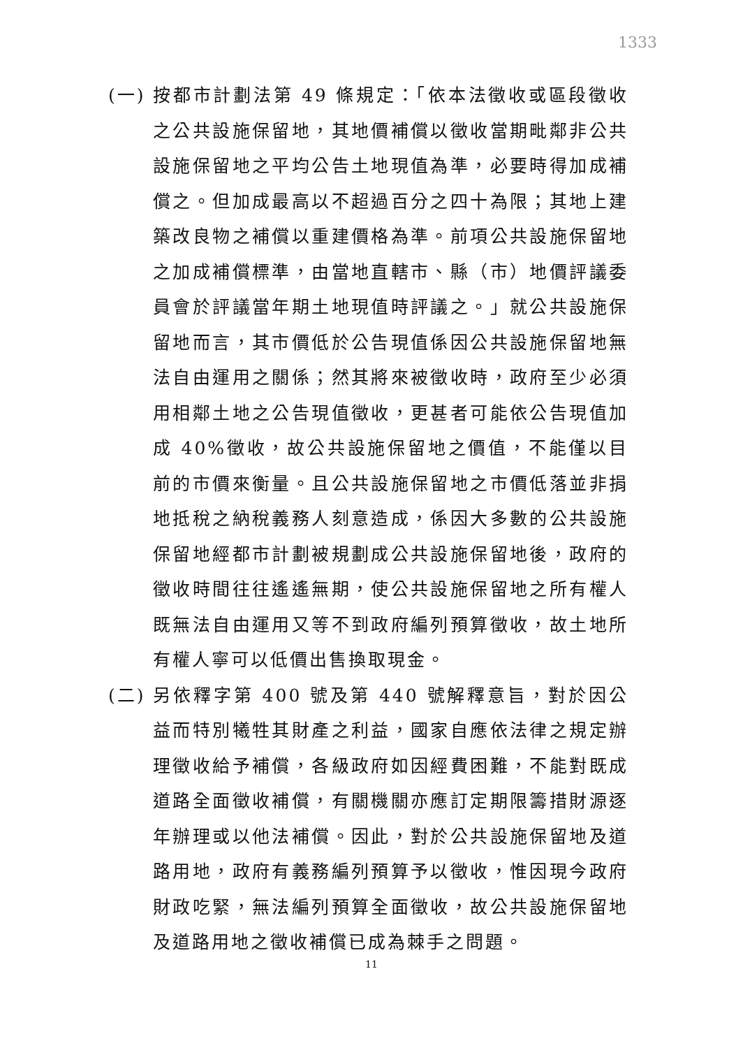1333
(一) 按都市計劃法第 49 條規定：「依本法徵收或區段徵收之公共設施保留地，其地價補償以徵收當期毗鄰非公共設施保留地之平均公告土地現值為準，必要時得加成補償之。但加成最高以不超過百分之四十為限；其地上建築改良物之補償以重建價格為準。前項公共設施保留地之加成補償標準，由當地直轄市、縣（市）地價評議委員會於評議當年期土地現值時評議之。」就公共設施保留地而言，其市價低於公告現值係因公共設施保留地無法自由運用之關係；然其將來被徵收時，政府至少必須用相鄰土地之公告現值徵收，更甚者可能依公告現值加成 40%徵收，故公共設施保留地之價值，不能僅以目前的市價來衡量。且公共設施保留地之市價低落並非捐地抵稅之納稅義務人刻意造成，係因大多數的公共設施保留地經都市計劃被規劃成公共設施保留地後，政府的徵收時間往往遙遙無期，使公共設施保留地之所有權人既無法自由運用又等不到政府編列預算徵收，故土地所有權人寧可以低價出售換取現金。
(二) 另依釋字第 400 號及第 440 號解釋意旨，對於因公益而特別犧牲其財產之利益，國家自應依法律之規定辦理徵收給予補償，各級政府如因經費困難，不能對既成道路全面徵收補償，有關機關亦應訂定期限籌措財源逐年辦理或以他法補償。因此，對於公共設施保留地及道路用地，政府有義務編列預算予以徵收，惟因現今政府財政吃緊，無法編列預算全面徵收，故公共設施保留地及道路用地之徵收補償已成為棘手之問題。
11